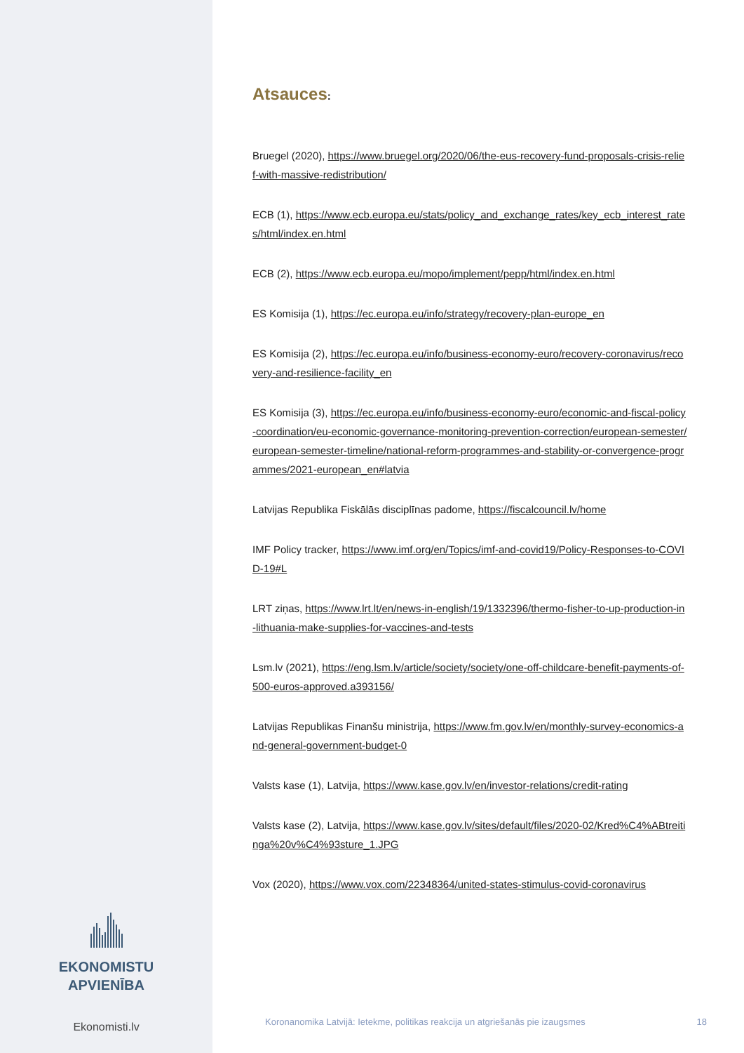EKONOMISTU
APVIENĪBA
Ekonomisti.lv
Atsauces:
Bruegel (2020), https://www.bruegel.org/2020/06/the-eus-recovery-fund-proposals-crisis-relief-with-massive-redistribution/
ECB (1), https://www.ecb.europa.eu/stats/policy_and_exchange_rates/key_ecb_interest_rates/html/index.en.html
ECB (2), https://www.ecb.europa.eu/mopo/implement/pepp/html/index.en.html
ES Komisija (1), https://ec.europa.eu/info/strategy/recovery-plan-europe_en
ES Komisija (2), https://ec.europa.eu/info/business-economy-euro/recovery-coronavirus/recovery-and-resilience-facility_en
ES Komisija (3), https://ec.europa.eu/info/business-economy-euro/economic-and-fiscal-policy-coordination/eu-economic-governance-monitoring-prevention-correction/european-semester/european-semester-timeline/national-reform-programmes-and-stability-or-convergence-programmes/2021-european_en#latvia
Latvijas Republika Fiskālās disciplīnas padome, https://fiscalcouncil.lv/home
IMF Policy tracker, https://www.imf.org/en/Topics/imf-and-covid19/Policy-Responses-to-COVID-19#L
LRT ziņas, https://www.lrt.lt/en/news-in-english/19/1332396/thermo-fisher-to-up-production-in-lithuania-make-supplies-for-vaccines-and-tests
Lsm.lv (2021), https://eng.lsm.lv/article/society/society/one-off-childcare-benefit-payments-of-500-euros-approved.a393156/
Latvijas Republikas Finanšu ministrija, https://www.fm.gov.lv/en/monthly-survey-economics-and-general-government-budget-0
Valsts kase (1), Latvija, https://www.kase.gov.lv/en/investor-relations/credit-rating
Valsts kase (2), Latvija, https://www.kase.gov.lv/sites/default/files/2020-02/Kred%C4%ABtreitinga%20v%C4%93sture_1.JPG
Vox (2020), https://www.vox.com/22348364/united-states-stimulus-covid-coronavirus
Koronanomika Latvijā: Ietekme, politikas reakcija un atgriešanās pie izaugsmes 18